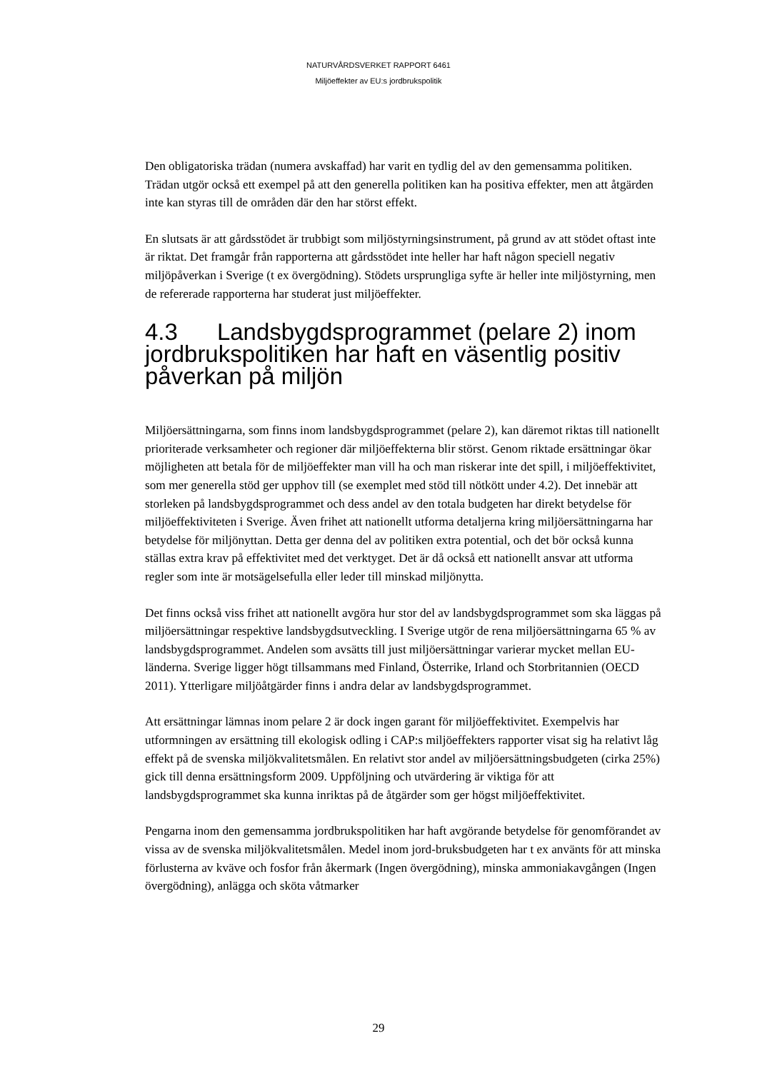NATURVÅRDSVERKET RAPPORT 6461
Miljöeffekter av EU:s jordbrukspolitik
Den obligatoriska trädan (numera avskaffad) har varit en tydlig del av den gemensamma politiken. Trädan utgör också ett exempel på att den generella politiken kan ha positiva effekter, men att åtgärden inte kan styras till de områden där den har störst effekt.
En slutsats är att gårdsstödet är trubbigt som miljöstyrningsinstrument, på grund av att stödet oftast inte är riktat. Det framgår från rapporterna att gårdsstödet inte heller har haft någon speciell negativ miljöpåverkan i Sverige (t ex övergödning). Stödets ursprungliga syfte är heller inte miljöstyrning, men de refererade rapporterna har studerat just miljöeffekter.
4.3 Landsbygdsprogrammet (pelare 2) inom jordbrukspolitiken har haft en väsentlig positiv påverkan på miljön
Miljöersättningarna, som finns inom landsbygdsprogrammet (pelare 2), kan däremot riktas till nationellt prioriterade verksamheter och regioner där miljöeffekterna blir störst. Genom riktade ersättningar ökar möjligheten att betala för de miljöeffekter man vill ha och man riskerar inte det spill, i miljöeffektivitet, som mer generella stöd ger upphov till (se exemplet med stöd till nötkött under 4.2). Det innebär att storleken på landsbygdsprogrammet och dess andel av den totala budgeten har direkt betydelse för miljöeffektiviteten i Sverige. Även frihet att nationellt utforma detaljerna kring miljöersättningarna har betydelse för miljönyttan. Detta ger denna del av politiken extra potential, och det bör också kunna ställas extra krav på effektivitet med det verktyget. Det är då också ett nationellt ansvar att utforma regler som inte är motsägelsefulla eller leder till minskad miljönytta.
Det finns också viss frihet att nationellt avgöra hur stor del av landsbygdsprogrammet som ska läggas på miljöersättningar respektive landsbygdsutveckling. I Sverige utgör de rena miljöersättningarna 65 % av landsbygdsprogrammet. Andelen som avsätts till just miljöersättningar varierar mycket mellan EU-länderna. Sverige ligger högt tillsammans med Finland, Österrike, Irland och Storbritannien (OECD 2011). Ytterligare miljöåtgärder finns i andra delar av landsbygdsprogrammet.
Att ersättningar lämnas inom pelare 2 är dock ingen garant för miljöeffektivitet. Exempelvis har utformningen av ersättning till ekologisk odling i CAP:s miljöeffekters rapporter visat sig ha relativt låg effekt på de svenska miljökvalitetsmålen. En relativt stor andel av miljöersättningsbudgeten (cirka 25%) gick till denna ersättningsform 2009. Uppföljning och utvärdering är viktiga för att landsbygdsprogrammet ska kunna inriktas på de åtgärder som ger högst miljöeffektivitet.
Pengarna inom den gemensamma jordbrukspolitiken har haft avgörande betydelse för genomförandet av vissa av de svenska miljökvalitetsmålen. Medel inom jord-bruksbudgeten har t ex använts för att minska förlusterna av kväve och fosfor från åkermark (Ingen övergödning), minska ammoniakavgången (Ingen övergödning), anlägga och sköta våtmarker
29